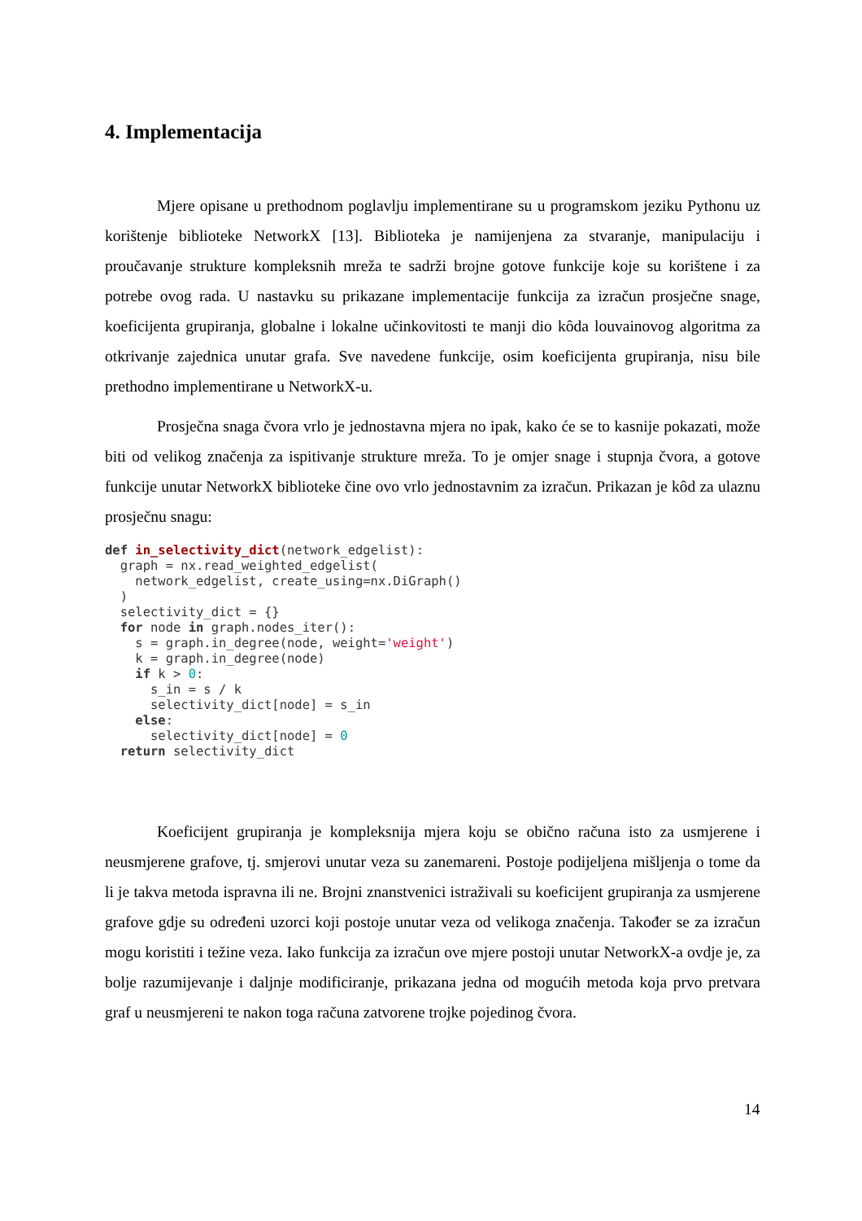4. Implementacija
Mjere opisane u prethodnom poglavlju implementirane su u programskom jeziku Pythonu uz korištenje biblioteke NetworkX [13]. Biblioteka je namijenjena za stvaranje, manipulaciju i proučavanje strukture kompleksnih mreža te sadrži brojne gotove funkcije koje su korištene i za potrebe ovog rada. U nastavku su prikazane implementacije funkcija za izračun prosječne snage, koeficijenta grupiranja, globalne i lokalne učinkovitosti te manji dio kôda louvainovog algoritma za otkrivanje zajednica unutar grafa. Sve navedene funkcije, osim koeficijenta grupiranja, nisu bile prethodno implementirane u NetworkX-u.
Prosječna snaga čvora vrlo je jednostavna mjera no ipak, kako će se to kasnije pokazati, može biti od velikog značenja za ispitivanje strukture mreža. To je omjer snage i stupnja čvora, a gotove funkcije unutar NetworkX biblioteke čine ovo vrlo jednostavnim za izračun. Prikazan je kôd za ulaznu prosječnu snagu:
def in_selectivity_dict(network_edgelist):
  graph = nx.read_weighted_edgelist(
    network_edgelist, create_using=nx.DiGraph()
  )
  selectivity_dict = {}
  for node in graph.nodes_iter():
    s = graph.in_degree(node, weight='weight')
    k = graph.in_degree(node)
    if k > 0:
      s_in = s / k
      selectivity_dict[node] = s_in
    else:
      selectivity_dict[node] = 0
  return selectivity_dict
Koeficijent grupiranja je kompleksnija mjera koju se obično računa isto za usmjerene i neusmjerene grafove, tj. smjerovi unutar veza su zanemareni. Postoje podijeljena mišljenja o tome da li je takva metoda ispravna ili ne. Brojni znanstvenici istraživali su koeficijent grupiranja za usmjerene grafove gdje su određeni uzorci koji postoje unutar veza od velikoga značenja. Također se za izračun mogu koristiti i težine veza. Iako funkcija za izračun ove mjere postoji unutar NetworkX-a ovdje je, za bolje razumijevanje i daljnje modificiranje, prikazana jedna od mogućih metoda koja prvo pretvara graf u neusmjereni te nakon toga računa zatvorene trojke pojedinog čvora.
14